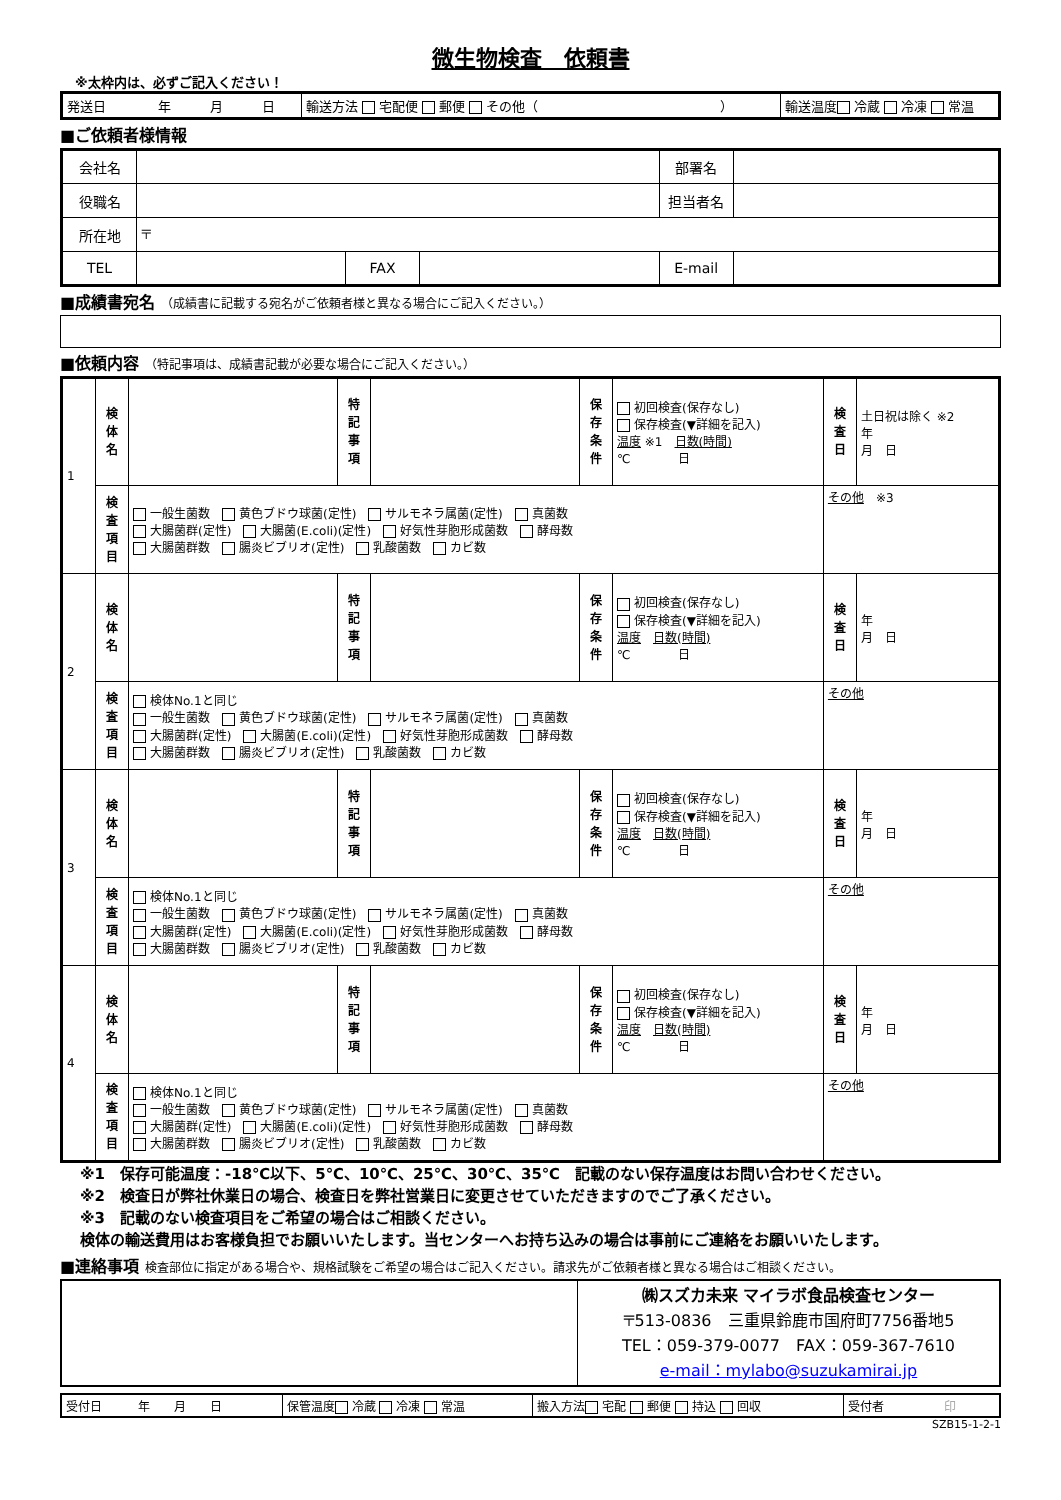微生物検査　依頼書
※太枠内は、必ずご記入ください！
| 発送日 年 月 日 | 輸送方法 宅配便 郵便 その他（ ） | 輸送温度 冷蔵 冷凍 常温 |
■ご依頼者様情報
| 会社名 | | | | 部署名 | |
| 役職名 | | | | 担当者名 | |
| 所在地 | 〒 | | | | |
| TEL | | FAX | | E-mail | |
■成績書宛名 （成績書に記載する宛名がご依頼者様と異なる場合にご記入ください。）
■依頼内容 （特記事項は、成績書記載が必要な場合にご記入ください。）
| 1 | 検 体 名 | | 特 記 事 項 | | 保 存 条 件 | 初回検査(保存なし) 保存検査(▼詳細を記入) 温度 ※1 日数(時間) ℃ 日 | 検 査 日 | 土日祝は除く ※2 年 月 日 |
| | 検 査 項 目 | 一般生菌数 黄色ブドウ球菌(定性) サルモネラ属菌(定性) 真菌数 大腸菌群(定性) 大腸菌(E.coli)(定性) 好気性芽胞形成菌数 酵母数 大腸菌群数 腸炎ビブリオ(定性) 乳酸菌数 カビ数 | | | | | その他 ※3 | |
| 2 | 検 体 名 | | 特 記 事 項 | | 保 存 条 件 | 初回検査(保存なし) 保存検査(▼詳細を記入) 温度 日数(時間) ℃ 日 | 検 査 日 | 年 月 日 |
| | 検 査 項 目 | 検体No.1と同じ 一般生菌数 黄色ブドウ球菌(定性) サルモネラ属菌(定性) 真菌数 大腸菌群(定性) 大腸菌(E.coli)(定性) 好気性芽胞形成菌数 酵母数 大腸菌群数 腸炎ビブリオ(定性) 乳酸菌数 カビ数 | | | | | その他 | |
| 3 | 検 体 名 | | 特 記 事 項 | | 保 存 条 件 | 初回検査(保存なし) 保存検査(▼詳細を記入) 温度 日数(時間) ℃ 日 | 検 査 日 | 年 月 日 |
| | 検 査 項 目 | 検体No.1と同じ 一般生菌数 黄色ブドウ球菌(定性) サルモネラ属菌(定性) 真菌数 大腸菌群(定性) 大腸菌(E.coli)(定性) 好気性芽胞形成菌数 酵母数 大腸菌群数 腸炎ビブリオ(定性) 乳酸菌数 カビ数 | | | | | その他 | |
| 4 | 検 体 名 | | 特 記 事 項 | | 保 存 条 件 | 初回検査(保存なし) 保存検査(▼詳細を記入) 温度 日数(時間) ℃ 日 | 検 査 日 | 年 月 日 |
| | 検 査 項 目 | 検体No.1と同じ 一般生菌数 黄色ブドウ球菌(定性) サルモネラ属菌(定性) 真菌数 大腸菌群(定性) 大腸菌(E.coli)(定性) 好気性芽胞形成菌数 酵母数 大腸菌群数 腸炎ビブリオ(定性) 乳酸菌数 カビ数 | | | | | その他 | |
※1　保存可能温度：‐18℃以下、5℃、10℃、25℃、30℃、35℃　記載のない保存温度はお問い合わせください。
※2　検査日が弊社休業日の場合、検査日を弊社営業日に変更させていただきますのでご了承ください。
※3　記載のない検査項目をご希望の場合はご相談ください。
検体の輸送費用はお客様負担でお願いいたします。当センターへお持ち込みの場合は事前にご連絡をお願いいたします。
■連絡事項 検査部位に指定がある場合や、規格試験をご希望の場合はご記入ください。請求先がご依頼者様と異なる場合はご相談ください。
| | ㈱スズカ未来 マイラボ食品検査センター 〒513-0836 三重県鈴鹿市国府町7756番地5 TEL：059-379-0077 FAX：059-367-7610 e-mail：mylabo@suzukamirai.jp |
| 受付日 年 月 日 | 保管温度 冷蔵 冷凍 常温 | 搬入方法 宅配 郵便 持込 回収 | 受付者 印 |
SZB15-1-2-1